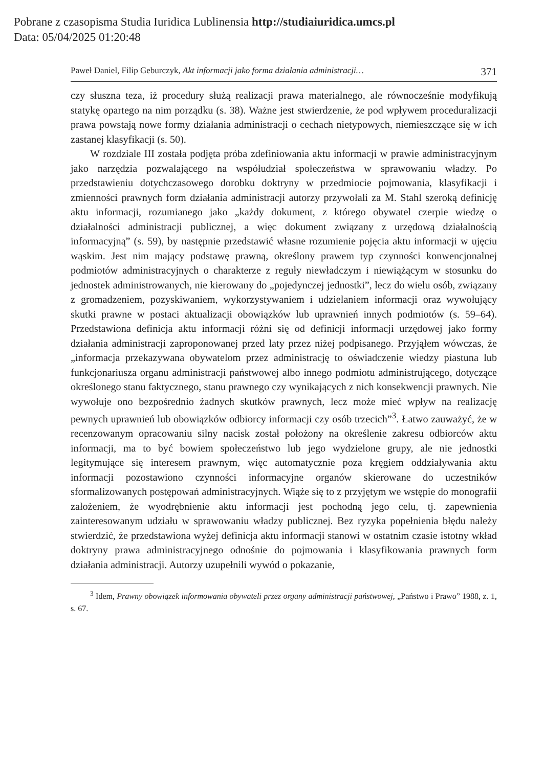Pobrane z czasopisma Studia Iuridica Lublinensia http://studiaiuridica.umcs.pl
Data: 05/04/2025 01:20:48
Paweł Daniel, Filip Geburczyk, Akt informacji jako forma działania administracji… 371
czy słuszna teza, iż procedury służą realizacji prawa materialnego, ale równocześnie modyfikują statykę opartego na nim porządku (s. 38). Ważne jest stwierdzenie, że pod wpływem proceduralizacji prawa powstają nowe formy działania administracji o cechach nietypowych, niemieszczące się w ich zastanej klasyfikacji (s. 50).
W rozdziale III została podjęta próba zdefiniowania aktu informacji w prawie administracyjnym jako narzędzia pozwalającego na współudział społeczeństwa w sprawowaniu władzy. Po przedstawieniu dotychczasowego dorobku doktryny w przedmiocie pojmowania, klasyfikacji i zmienności prawnych form działania administracji autorzy przywołali za M. Stahl szeroką definicję aktu informacji, rozumianego jako „każdy dokument, z którego obywatel czerpie wiedzę o działalności administracji publicznej, a więc dokument związany z urzędową działalnością informacyjną” (s. 59), by następnie przedstawić własne rozumienie pojęcia aktu informacji w ujęciu wąskim. Jest nim mający podstawę prawną, określony prawem typ czynności konwencjonalnej podmiotów administracyjnych o charakterze z reguły niewładczym i niewiążącym w stosunku do jednostek administrowanych, nie kierowany do „pojedynczej jednostki”, lecz do wielu osób, związany z gromadzeniem, pozyskiwaniem, wykorzystywaniem i udzielaniem informacji oraz wywołujący skutki prawne w postaci aktualizacji obowiązków lub uprawnień innych podmiotów (s. 59–64). Przedstawiona definicja aktu informacji różni się od definicji informacji urzędowej jako formy działania administracji zaproponowanej przed laty przez niżej podpisanego. Przyjąłem wówczas, że „informacja przekazywana obywatelom przez administrację to oświadczenie wiedzy piastuna lub funkcjonariusza organu administracji państwowej albo innego podmiotu administrującego, dotyczące określonego stanu faktycznego, stanu prawnego czy wynikających z nich konsekwencji prawnych. Nie wywołuje ono bezpośrednio żadnych skutków prawnych, lecz może mieć wpływ na realizację pewnych uprawnień lub obowiązków odbiorcy informacji czy osób trzecich”<sup>3</sup>. Łatwo zauważyć, że w recenzowanym opracowaniu silny nacisk został położony na określenie zakresu odbiorców aktu informacji, ma to być bowiem społeczeństwo lub jego wydzielone grupy, ale nie jednostki legitymujące się interesem prawnym, więc automatycznie poza kręgiem oddziaływania aktu informacji pozostawiono czynności informacyjne organów skierowane do uczestników sformalizowanych postępowań administracyjnych. Wiąże się to z przyjętym we wstępie do monografii założeniem, że wyodrębnienie aktu informacji jest pochodną jego celu, tj. zapewnienia zainteresowanym udziału w sprawowaniu władzy publicznej. Bez ryzyka popełnienia błędu należy stwierdzić, że przedstawiona wyżej definicja aktu informacji stanowi w ostatnim czasie istotny wkład doktryny prawa administracyjnego odnośnie do pojmowania i klasyfikowania prawnych form działania administracji. Autorzy uzupełnili wywód o pokazanie,
<sup>3</sup> Idem, Prawny obowiązek informowania obywateli przez organy administracji państwowej, „Państwo i Prawo” 1988, z. 1, s. 67.